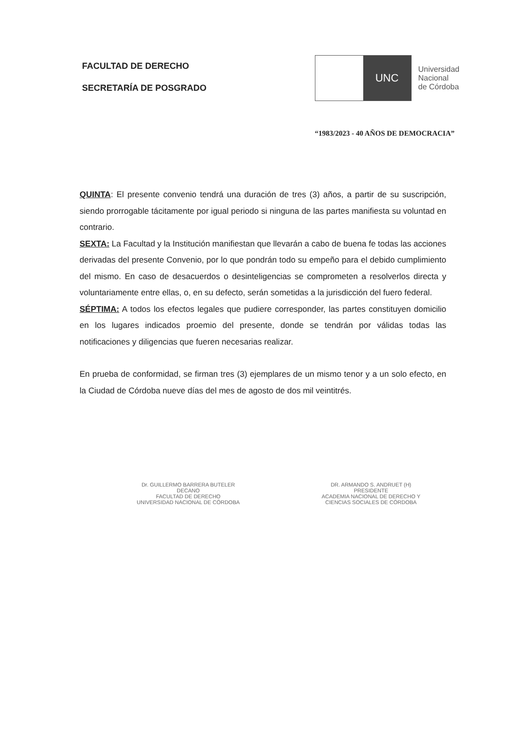FACULTAD DE DERECHO
SECRETARÍA DE POSGRADO
UNC
Universidad
Nacional
de Córdoba
“1983/2023 - 40 AÑOS DE DEMOCRACIA”
QUINTA: El presente convenio tendrá una duración de tres (3) años, a partir de su suscripción, siendo prorrogable tácitamente por igual periodo si ninguna de las partes manifiesta su voluntad en contrario.
SEXTA: La Facultad y la Institución manifiestan que llevarán a cabo de buena fe todas las acciones derivadas del presente Convenio, por lo que pondrán todo su empeño para el debido cumplimiento del mismo. En caso de desacuerdos o desinteligencias se comprometen a resolverlos directa y voluntariamente entre ellas, o, en su defecto, serán sometidas a la jurisdicción del fuero federal.
SÉPTIMA: A todos los efectos legales que pudiere corresponder, las partes constituyen domicilio en los lugares indicados proemio del presente, donde se tendrán por válidas todas las notificaciones y diligencias que fueren necesarias realizar.
En prueba de conformidad, se firman tres (3) ejemplares de un mismo tenor y a un solo efecto, en la Ciudad de Córdoba nueve días del mes de agosto de dos mil veintitrés.
Dr. GUILLERMO BARRERA BUTELER
DECANO
FACULTAD DE DERECHO
UNIVERSIDAD NACIONAL DE CÓRDOBA
DR. ARMANDO S. ANDRUET (H)
PRESIDENTE
ACADEMIA NACIONAL DE DERECHO Y
CIENCIAS SOCIALES DE CÓRDOBA